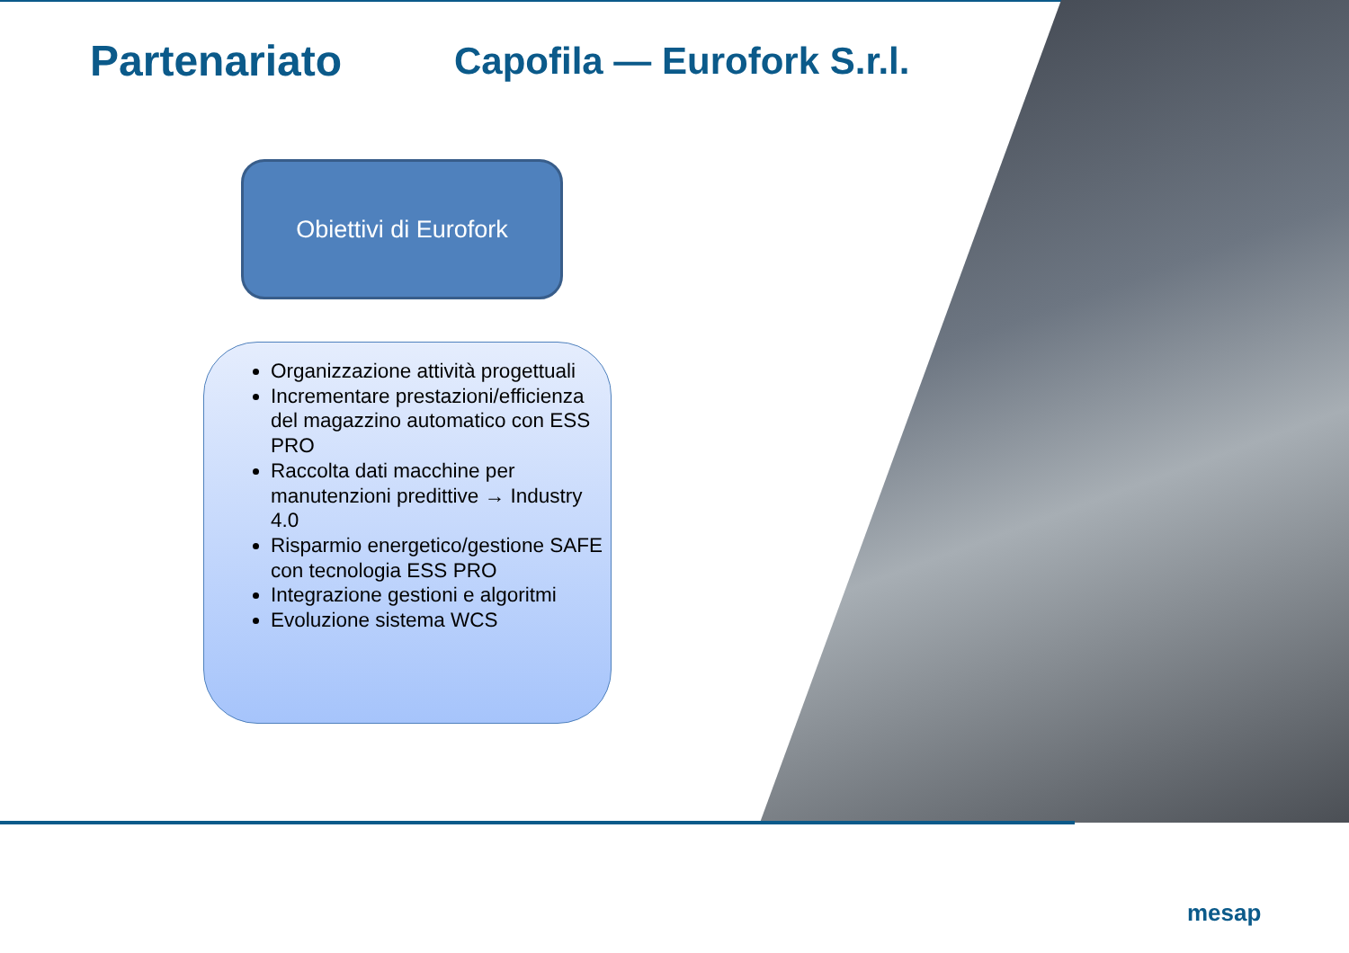Partenariato Capofila — Eurofork S.r.l.
Obiettivi di Eurofork
Organizzazione attività progettuali
Incrementare prestazioni/efficienza del magazzino automatico con ESS PRO
Raccolta dati macchine per manutenzioni predittive → Industry 4.0
Risparmio energetico/gestione SAFE con tecnologia ESS PRO
Integrazione gestioni e algoritmi
Evoluzione sistema WCS
mesap